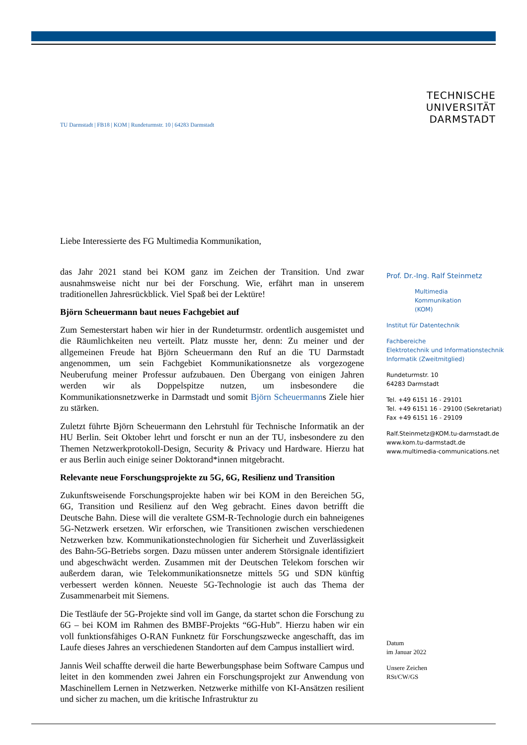TECHNISCHE
UNIVERSITÄT
DARMSTADT
TU Darmstadt | FB18 | KOM | Rundeturmstr. 10 | 64283 Darmstadt
Liebe Interessierte des FG Multimedia Kommunikation,
das Jahr 2021 stand bei KOM ganz im Zeichen der Transition. Und zwar ausnahmsweise nicht nur bei der Forschung. Wie, erfährt man in unserem traditionellen Jahresrückblick. Viel Spaß bei der Lektüre!
Björn Scheuermann baut neues Fachgebiet auf
Zum Semesterstart haben wir hier in der Rundeturmstr. ordentlich ausgemistet und die Räumlichkeiten neu verteilt. Platz musste her, denn: Zu meiner und der allgemeinen Freude hat Björn Scheuermann den Ruf an die TU Darmstadt angenommen, um sein Fachgebiet Kommunikationsnetze als vorgezogene Neuberufung meiner Professur aufzubauen. Den Übergang von einigen Jahren werden wir als Doppelspitze nutzen, um insbesondere die Kommunikationsnetzwerke in Darmstadt und somit Björn Scheuermanns Ziele hier zu stärken.
Zuletzt führte Björn Scheuermann den Lehrstuhl für Technische Informatik an der HU Berlin. Seit Oktober lehrt und forscht er nun an der TU, insbesondere zu den Themen Netzwerkprotokoll-Design, Security & Privacy und Hardware. Hierzu hat er aus Berlin auch einige seiner Doktorand*innen mitgebracht.
Relevante neue Forschungsprojekte zu 5G, 6G, Resilienz und Transition
Zukunftsweisende Forschungsprojekte haben wir bei KOM in den Bereichen 5G, 6G, Transition und Resilienz auf den Weg gebracht. Eines davon betrifft die Deutsche Bahn. Diese will die veraltete GSM-R-Technologie durch ein bahneigenes 5G-Netzwerk ersetzen. Wir erforschen, wie Transitionen zwischen verschiedenen Netzwerken bzw. Kommunikationstechnologien für Sicherheit und Zuverlässigkeit des Bahn-5G-Betriebs sorgen. Dazu müssen unter anderem Störsignale identifiziert und abgeschwächt werden. Zusammen mit der Deutschen Telekom forschen wir außerdem daran, wie Telekommunikationsnetze mittels 5G und SDN künftig verbessert werden können. Neueste 5G-Technologie ist auch das Thema der Zusammenarbeit mit Siemens.
Die Testläufe der 5G-Projekte sind voll im Gange, da startet schon die Forschung zu 6G – bei KOM im Rahmen des BMBF-Projekts “6G-Hub”. Hierzu haben wir ein voll funktionsfähiges O-RAN Funknetz für Forschungszwecke angeschafft, das im Laufe dieses Jahres an verschiedenen Standorten auf dem Campus installiert wird.
Jannis Weil schaffte derweil die harte Bewerbungsphase beim Software Campus und leitet in den kommenden zwei Jahren ein Forschungsprojekt zur Anwendung von Maschinellem Lernen in Netzwerken. Netzwerke mithilfe von KI-Ansätzen resilient und sicher zu machen, um die kritische Infrastruktur zu
Prof. Dr.-Ing. Ralf Steinmetz
Multimedia
Kommunikation
(KOM)
Institut für Datentechnik
Fachbereiche
Elektrotechnik und Informationstechnik
Informatik (Zweitmitglied)
Rundeturmstr. 10
64283 Darmstadt
Tel. +49 6151 16 - 29101
Tel. +49 6151 16 - 29100 (Sekretariat)
Fax +49 6151 16 - 29109
Ralf.Steinmetz@KOM.tu-darmstadt.de
www.kom.tu-darmstadt.de
www.multimedia-communications.net
Datum
im Januar 2022
Unsere Zeichen
RSt/CW/GS